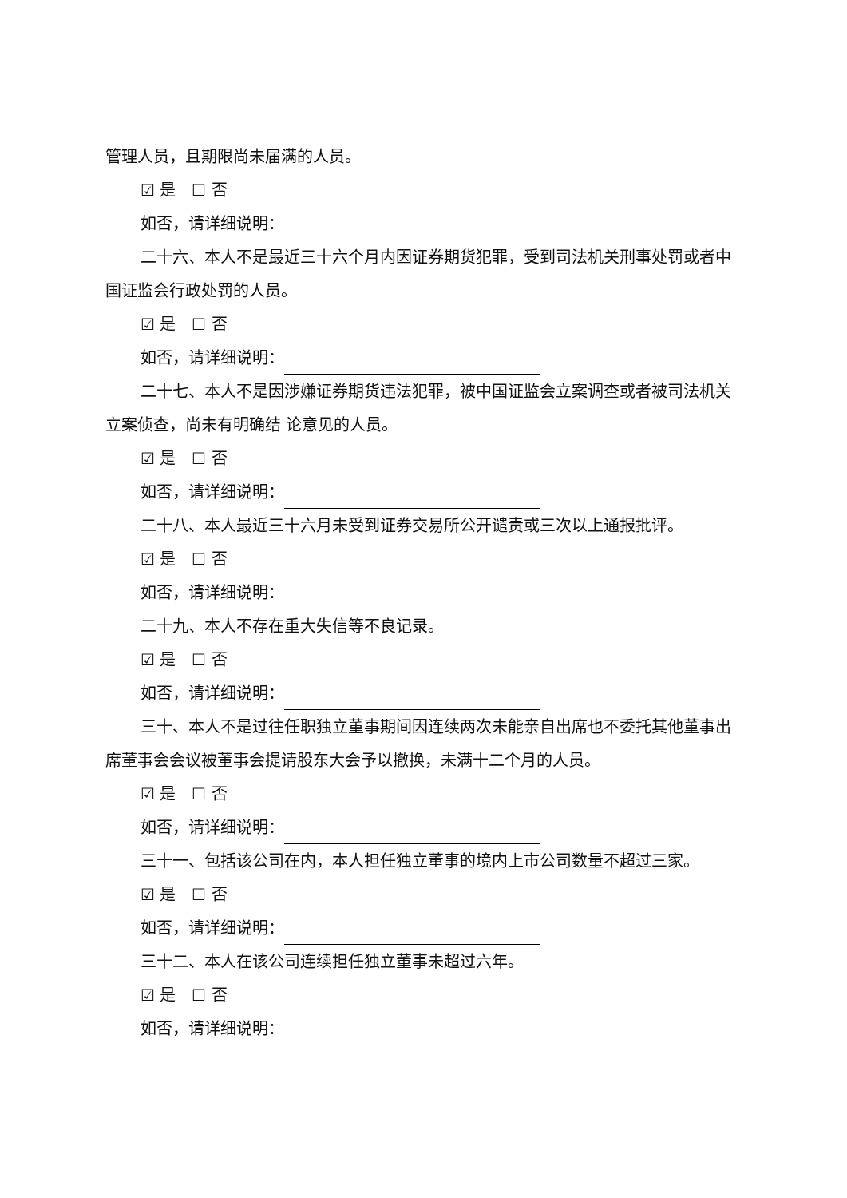管理人员，且期限尚未届满的人员。
☑ 是　☐ 否
如否，请详细说明：
二十六、本人不是最近三十六个月内因证券期货犯罪，受到司法机关刑事处罚或者中国证监会行政处罚的人员。
☑ 是　☐ 否
如否，请详细说明：
二十七、本人不是因涉嫌证券期货违法犯罪，被中国证监会立案调查或者被司法机关立案侦查，尚未有明确结 论意见的人员。
☑ 是　☐ 否
如否，请详细说明：
二十八、本人最近三十六月未受到证券交易所公开谴责或三次以上通报批评。
☑ 是　☐ 否
如否，请详细说明：
二十九、本人不存在重大失信等不良记录。
☑ 是　☐ 否
如否，请详细说明：
三十、本人不是过往任职独立董事期间因连续两次未能亲自出席也不委托其他董事出席董事会会议被董事会提请股东大会予以撤换，未满十二个月的人员。
☑ 是　☐ 否
如否，请详细说明：
三十一、包括该公司在内，本人担任独立董事的境内上市公司数量不超过三家。
☑ 是　☐ 否
如否，请详细说明：
三十二、本人在该公司连续担任独立董事未超过六年。
☑ 是　☐ 否
如否，请详细说明：